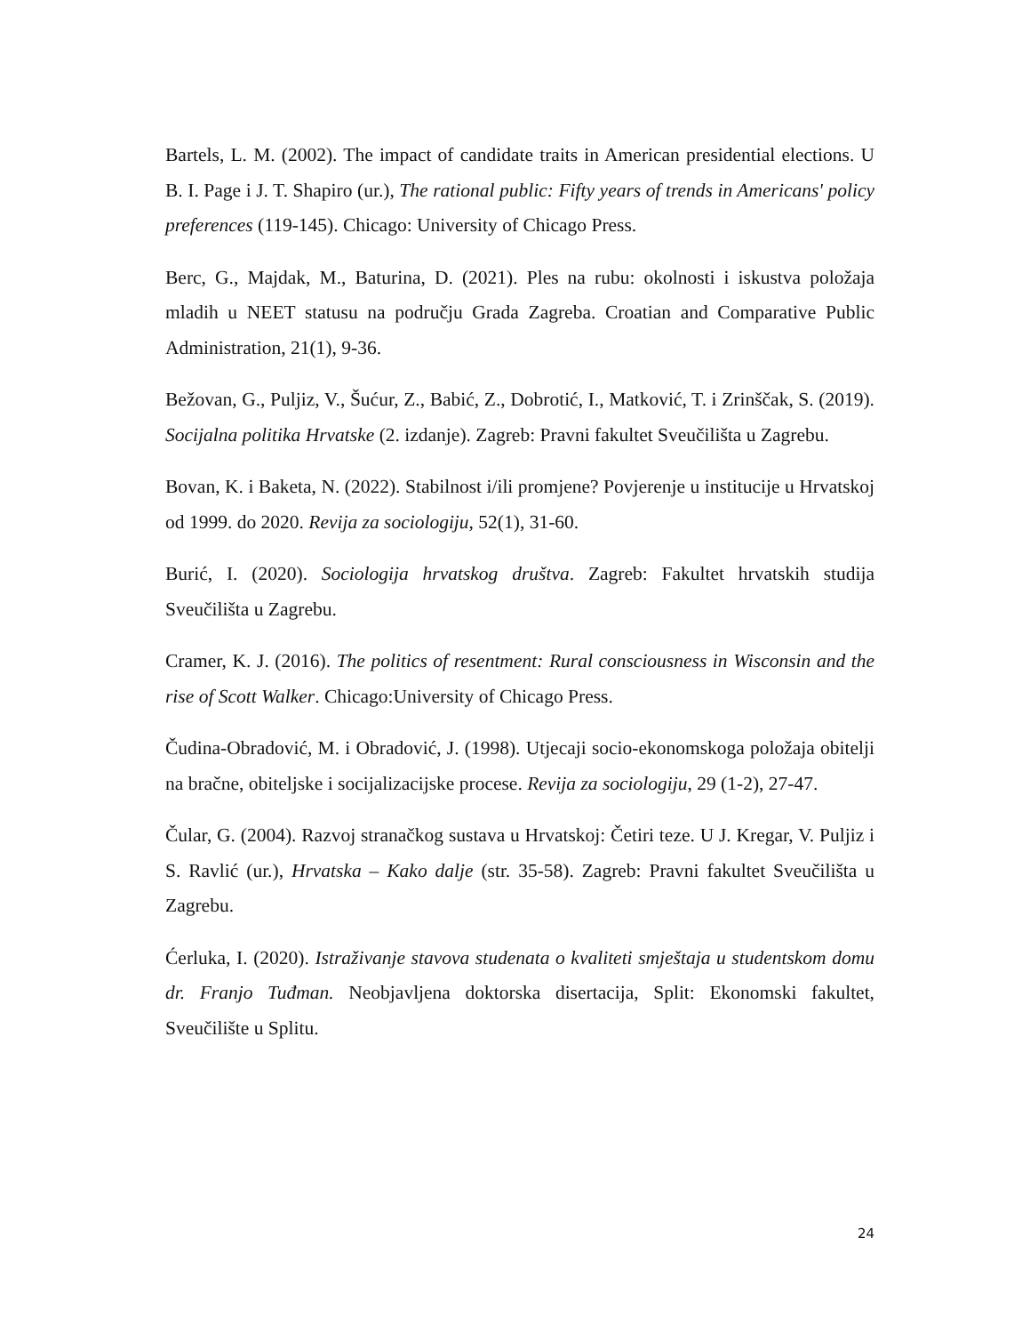Bartels, L. M. (2002). The impact of candidate traits in American presidential elections. U B. I. Page i J. T. Shapiro (ur.), The rational public: Fifty years of trends in Americans' policy preferences (119-145). Chicago: University of Chicago Press.
Berc, G., Majdak, M., Baturina, D. (2021). Ples na rubu: okolnosti i iskustva položaja mladih u NEET statusu na području Grada Zagreba. Croatian and Comparative Public Administration, 21(1), 9-36.
Bežovan, G., Puljiz, V., Šućur, Z., Babić, Z., Dobrotić, I., Matković, T. i Zrinščak, S. (2019). Socijalna politika Hrvatske (2. izdanje). Zagreb: Pravni fakultet Sveučilišta u Zagrebu.
Bovan, K. i Baketa, N. (2022). Stabilnost i/ili promjene? Povjerenje u institucije u Hrvatskoj od 1999. do 2020. Revija za sociologiju, 52(1), 31-60.
Burić, I. (2020). Sociologija hrvatskog društva. Zagreb: Fakultet hrvatskih studija Sveučilišta u Zagrebu.
Cramer, K. J. (2016). The politics of resentment: Rural consciousness in Wisconsin and the rise of Scott Walker. Chicago:University of Chicago Press.
Čudina-Obradović, M. i Obradović, J. (1998). Utjecaji socio-ekonomskoga položaja obitelji na bračne, obiteljske i socijalizacijske procese. Revija za sociologiju, 29 (1-2), 27-47.
Čular, G. (2004). Razvoj stranačkog sustava u Hrvatskoj: Četiri teze. U J. Kregar, V. Puljiz i S. Ravlić (ur.), Hrvatska – Kako dalje (str. 35-58). Zagreb: Pravni fakultet Sveučilišta u Zagrebu.
Ćerluka, I. (2020). Istraživanje stavova studenata o kvaliteti smještaja u studentskom domu dr. Franjo Tuđman. Neobjavljena doktorska disertacija, Split: Ekonomski fakultet, Sveučilište u Splitu.
24